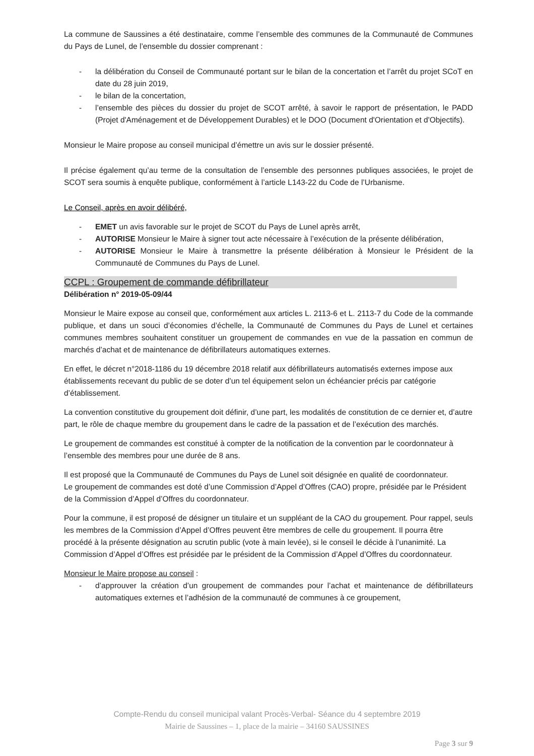La commune de Saussines a été destinataire, comme l’ensemble des communes de la Communauté de Communes du Pays de Lunel, de l’ensemble du dossier comprenant :
- la délibération du Conseil de Communauté portant sur le bilan de la concertation et l’arrêt du projet SCoT en date du 28 juin 2019,
- le bilan de la concertation,
- l’ensemble des pièces du dossier du projet de SCOT arrêté, à savoir le rapport de présentation, le PADD (Projet d'Aménagement et de Développement Durables) et le DOO (Document d'Orientation et d'Objectifs).
Monsieur le Maire propose au conseil municipal d’émettre un avis sur le dossier présenté.
Il précise également qu’au terme de la consultation de l’ensemble des personnes publiques associées, le projet de SCOT sera soumis à enquête publique, conformément à l’article L143-22 du Code de l’Urbanisme.
Le Conseil, après en avoir délibéré,
- EMET un avis favorable sur le projet de SCOT du Pays de Lunel après arrêt,
- AUTORISE Monsieur le Maire à signer tout acte nécessaire à l’exécution de la présente délibération,
- AUTORISE Monsieur le Maire à transmettre la présente délibération à Monsieur le Président de la Communauté de Communes du Pays de Lunel.
CCPL : Groupement de commande défibrillateur
Délibération n° 2019-05-09/44
Monsieur le Maire expose au conseil que, conformément aux articles L. 2113-6 et L. 2113-7 du Code de la commande publique, et dans un souci d’économies d’échelle, la Communauté de Communes du Pays de Lunel et certaines communes membres souhaitent constituer un groupement de commandes en vue de la passation en commun de marchés d’achat et de maintenance de défibrillateurs automatiques externes.
En effet, le décret n°2018-1186 du 19 décembre 2018 relatif aux défibrillateurs automatisés externes impose aux établissements recevant du public de se doter d’un tel équipement selon un échéancier précis par catégorie d’établissement.
La convention constitutive du groupement doit définir, d’une part, les modalités de constitution de ce dernier et, d’autre part, le rôle de chaque membre du groupement dans le cadre de la passation et de l’exécution des marchés.
Le groupement de commandes est constitué à compter de la notification de la convention par le coordonnateur à l’ensemble des membres pour une durée de 8 ans.
Il est proposé que la Communauté de Communes du Pays de Lunel soit désignée en qualité de coordonnateur.
Le groupement de commandes est doté d’une Commission d’Appel d’Offres (CAO) propre, présidée par le Président de la Commission d’Appel d’Offres du coordonnateur.
Pour la commune, il est proposé de désigner un titulaire et un suppléant de la CAO du groupement. Pour rappel, seuls les membres de la Commission d’Appel d’Offres peuvent être membres de celle du groupement. Il pourra être procédé à la présente désignation au scrutin public (vote à main levée), si le conseil le décide à l’unanimité. La Commission d’Appel d’Offres est présidée par le président de la Commission d’Appel d’Offres du coordonnateur.
Monsieur le Maire propose au conseil :
- d’approuver la création d’un groupement de commandes pour l’achat et maintenance de défibrillateurs automatiques externes et l’adhésion de la communauté de communes à ce groupement,
Compte-Rendu du conseil municipal valant Procès-Verbal- Séance du 4 septembre 2019
Mairie de Saussines – 1, place de la mairie – 34160 SAUSSINES
Page 3 sur 9